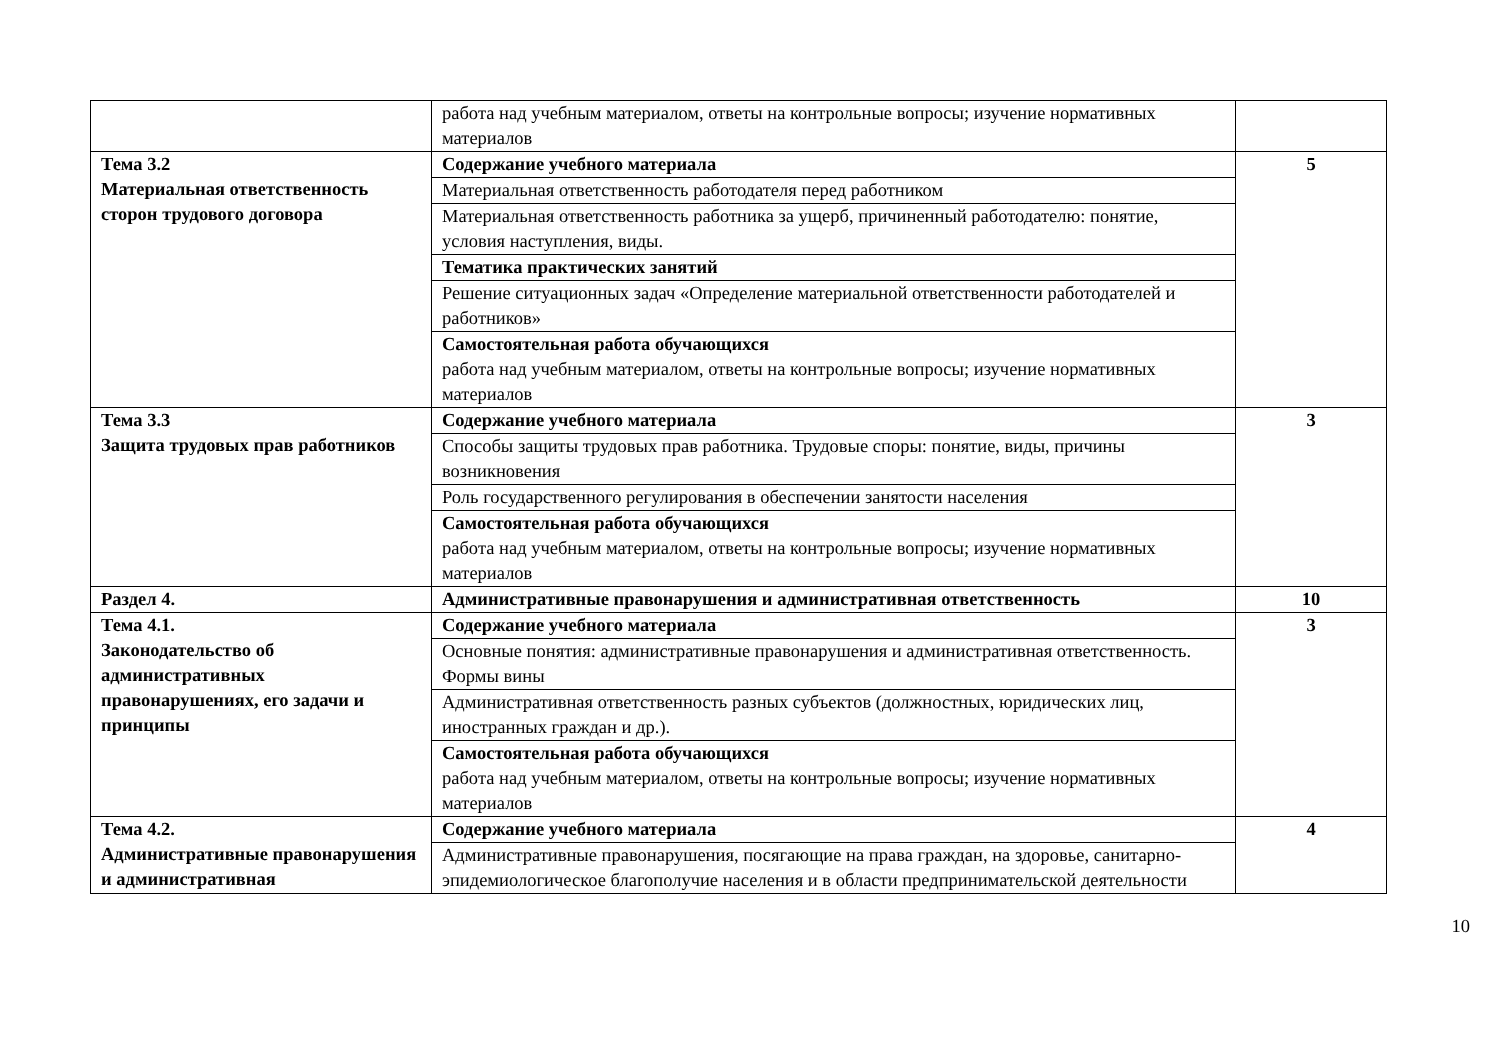| | работа над учебным материалом, ответы на контрольные вопросы; изучение нормативных материалов | |
| Тема 3.2 Материальная ответственность сторон трудового договора | Содержание учебного материала | 5 |
| | Материальная ответственность работодателя перед работником | |
| | Материальная ответственность работника за ущерб, причиненный работодателю: понятие, условия наступления, виды. | |
| | Тематика практических занятий | |
| | Решение ситуационных задач «Определение материальной ответственности работодателей и работников» | |
| | Самостоятельная работа обучающихся работа над учебным материалом, ответы на контрольные вопросы; изучение нормативных материалов | |
| Тема 3.3 Защита трудовых прав работников | Содержание учебного материала | 3 |
| | Способы защиты трудовых прав работника. Трудовые споры: понятие, виды, причины возникновения | |
| | Роль государственного регулирования в обеспечении занятости населения | |
| | Самостоятельная работа обучающихся работа над учебным материалом, ответы на контрольные вопросы; изучение нормативных материалов | |
| Раздел 4. | Административные правонарушения и административная ответственность | 10 |
| Тема 4.1. Законодательство об административных правонарушениях, его задачи и принципы | Содержание учебного материала | 3 |
| | Основные понятия: административные правонарушения и административная ответственность. Формы вины | |
| | Административная ответственность разных субъектов (должностных, юридических лиц, иностранных граждан и др.). | |
| | Самостоятельная работа обучающихся работа над учебным материалом, ответы на контрольные вопросы; изучение нормативных материалов | |
| Тема 4.2. Административные правонарушения и административная | Содержание учебного материала | 4 |
| | Административные правонарушения, посягающие на права граждан, на здоровье, санитарно-эпидемиологическое благополучие населения и в области предпринимательской деятельности | |
10